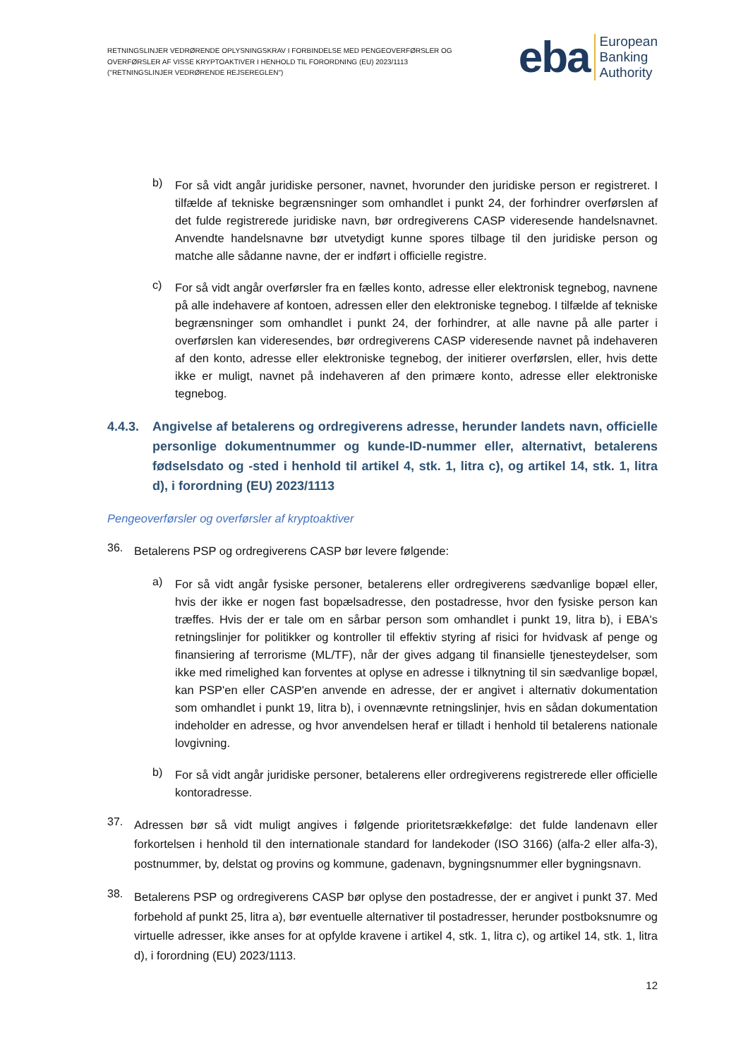RETNINGSLINJER VEDRØRENDE OPLYSNINGSKRAV I FORBINDELSE MED PENGEOVERFØRSLER OG
OVERFØRSLER AF VISSE KRYPTOAKTIVER I HENHOLD TIL FORORDNING (EU) 2023/1113
("RETNINGSLINJER VEDRØRENDE REJSEREGLEN")
eba European
Banking
Authority
b)
For så vidt angår juridiske personer, navnet, hvorunder den juridiske person er registreret. I tilfælde af tekniske begrænsninger som omhandlet i punkt 24, der forhindrer overførslen af det fulde registrerede juridiske navn, bør ordregiverens CASP videresende handelsnavnet. Anvendte handelsnavne bør utvetydigt kunne spores tilbage til den juridiske person og matche alle sådanne navne, der er indført i officielle registre.
c)
For så vidt angår overførsler fra en fælles konto, adresse eller elektronisk tegnebog, navnene på alle indehavere af kontoen, adressen eller den elektroniske tegnebog. I tilfælde af tekniske begrænsninger som omhandlet i punkt 24, der forhindrer, at alle navne på alle parter i overførslen kan videresendes, bør ordregiverens CASP videresende navnet på indehaveren af den konto, adresse eller elektroniske tegnebog, der initierer overførslen, eller, hvis dette ikke er muligt, navnet på indehaveren af den primære konto, adresse eller elektroniske tegnebog.
4.4.3. Angivelse af betalerens og ordregiverens adresse, herunder landets navn, officielle personlige dokumentnummer og kunde-ID-nummer eller, alternativt, betalerens fødselsdato og -sted i henhold til artikel 4, stk. 1, litra c), og artikel 14, stk. 1, litra d), i forordning (EU) 2023/1113
Pengeoverførsler og overførsler af kryptoaktiver
36.
Betalerens PSP og ordregiverens CASP bør levere følgende:
a)
For så vidt angår fysiske personer, betalerens eller ordregiverens sædvanlige bopæl eller, hvis der ikke er nogen fast bopælsadresse, den postadresse, hvor den fysiske person kan træffes. Hvis der er tale om en sårbar person som omhandlet i punkt 19, litra b), i EBA's retningslinjer for politikker og kontroller til effektiv styring af risici for hvidvask af penge og finansiering af terrorisme (ML/TF), når der gives adgang til finansielle tjenesteydelser, som ikke med rimelighed kan forventes at oplyse en adresse i tilknytning til sin sædvanlige bopæl, kan PSP'en eller CASP'en anvende en adresse, der er angivet i alternativ dokumentation som omhandlet i punkt 19, litra b), i ovennævnte retningslinjer, hvis en sådan dokumentation indeholder en adresse, og hvor anvendelsen heraf er tilladt i henhold til betalerens nationale lovgivning.
b)
For så vidt angår juridiske personer, betalerens eller ordregiverens registrerede eller officielle kontoradresse.
37.
Adressen bør så vidt muligt angives i følgende prioritetsrækkefølge: det fulde landenavn eller forkortelsen i henhold til den internationale standard for landekoder (ISO 3166) (alfa-2 eller alfa-3), postnummer, by, delstat og provins og kommune, gadenavn, bygningsnummer eller bygningsnavn.
38.
Betalerens PSP og ordregiverens CASP bør oplyse den postadresse, der er angivet i punkt 37. Med forbehold af punkt 25, litra a), bør eventuelle alternativer til postadresser, herunder postboksnumre og virtuelle adresser, ikke anses for at opfylde kravene i artikel 4, stk. 1, litra c), og artikel 14, stk. 1, litra d), i forordning (EU) 2023/1113.
12